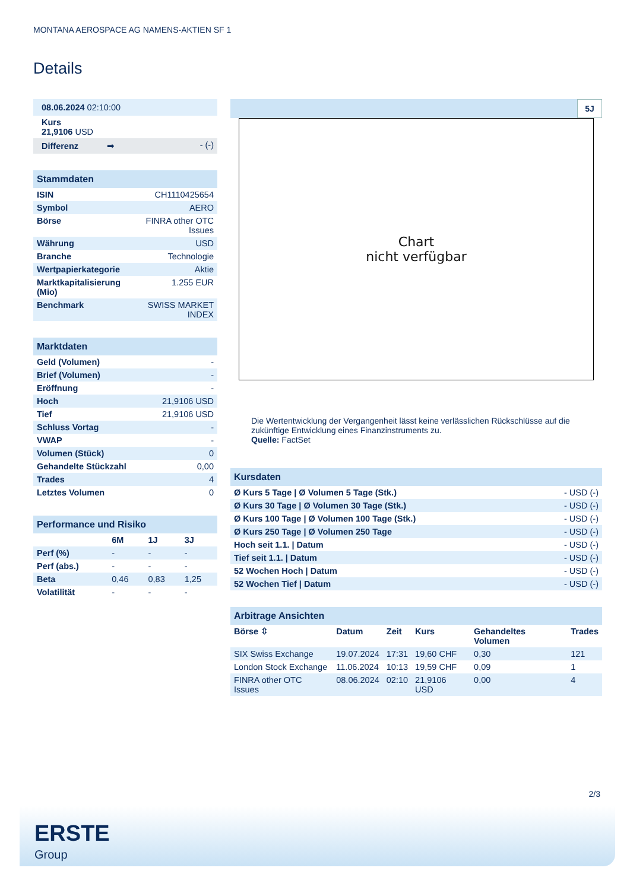MONTANA AEROSPACE AG NAMENS-AKTIEN SF 1
Details
| 08.06.2024 02:10:00 | |
| Kurs 21,9106 USD | |
| Differenz ➡ | - (-) |
| Stammdaten | |
| ISIN | CH1110425654 |
| Symbol | AERO |
| Börse | FINRA other OTC Issues |
| Währung | USD |
| Branche | Technologie |
| Wertpapierkategorie | Aktie |
| Marktkapitalisierung (Mio) | 1.255 EUR |
| Benchmark | SWISS MARKET INDEX |
| Marktdaten | |
| Geld (Volumen) | - |
| Brief (Volumen) | - |
| Eröffnung | - |
| Hoch | 21,9106 USD |
| Tief | 21,9106 USD |
| Schluss Vortag | - |
| VWAP | - |
| Volumen (Stück) | 0 |
| Gehandelte Stückzahl | 0,00 |
| Trades | 4 |
| Letztes Volumen | 0 |
| Performance und Risiko | | | |
| | 6M | 1J | 3J |
| Perf (%) | - | - | - |
| Perf (abs.) | - | - | - |
| Beta | 0,46 | 0,83 | 1,25 |
| Volatilität | - | - | - |
5J
Chart
nicht verfügbar
Die Wertentwicklung der Vergangenheit lässt keine verlässlichen Rückschlüsse auf die zukünftige Entwicklung eines Finanzinstruments zu.
Quelle: FactSet
| Kursdaten | |
| Ø Kurs 5 Tage / Ø Volumen 5 Tage (Stk.) | - USD (-) |
| Ø Kurs 30 Tage / Ø Volumen 30 Tage (Stk.) | - USD (-) |
| Ø Kurs 100 Tage / Ø Volumen 100 Tage (Stk.) | - USD (-) |
| Ø Kurs 250 Tage / Ø Volumen 250 Tage | - USD (-) |
| Hoch seit 1.1. / Datum | - USD (-) |
| Tief seit 1.1. / Datum | - USD (-) |
| 52 Wochen Hoch / Datum | - USD (-) |
| 52 Wochen Tief / Datum | - USD (-) |
| Arbitrage Ansichten | | | | | |
| Börse ⇳ | Datum | Zeit | Kurs | Gehandeltes Volumen | Trades |
| SIX Swiss Exchange | 19.07.2024 | 17:31 | 19,60 CHF | 0,30 | 121 |
| London Stock Exchange | 11.06.2024 | 10:13 | 19,59 CHF | 0,09 | 1 |
| FINRA other OTC Issues | 08.06.2024 | 02:10 | 21,9106 USD | 0,00 | 4 |
2/3
ERSTE
Group